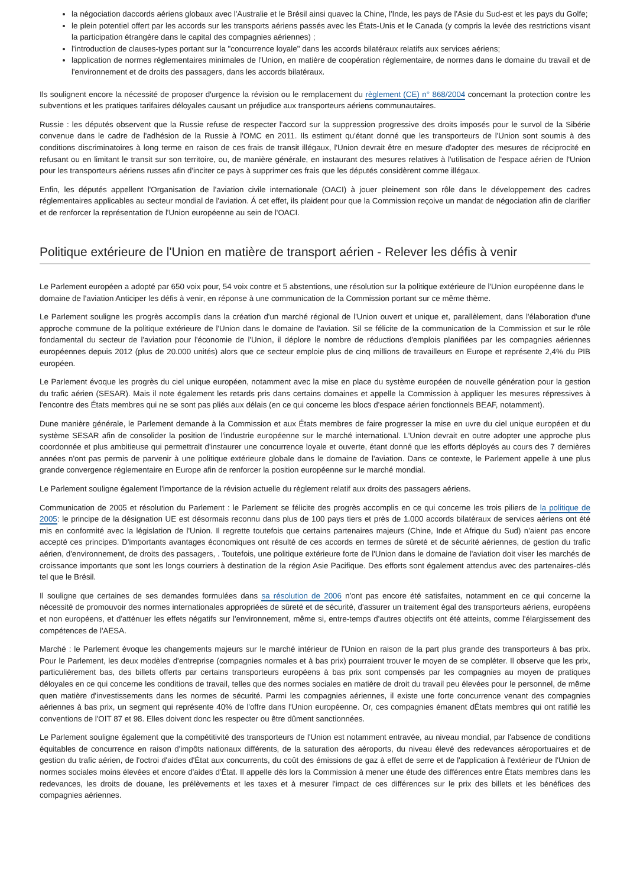la négociation daccords aériens globaux avec l'Australie et le Brésil ainsi quavec la Chine, l'Inde, les pays de l'Asie du Sud-est et les pays du Golfe;
le plein potentiel offert par les accords sur les transports aériens passés avec les États-Unis et le Canada (y compris la levée des restrictions visant la participation étrangère dans le capital des compagnies aériennes) ;
l'introduction de clauses-types portant sur la "concurrence loyale" dans les accords bilatéraux relatifs aux services aériens;
lapplication de normes réglementaires minimales de l'Union, en matière de coopération réglementaire, de normes dans le domaine du travail et de l'environnement et de droits des passagers, dans les accords bilatéraux.
Ils soulignent encore la nécessité de proposer d'urgence la révision ou le remplacement du règlement (CE) n° 868/2004 concernant la protection contre les subventions et les pratiques tarifaires déloyales causant un préjudice aux transporteurs aériens communautaires.
Russie : les députés observent que la Russie refuse de respecter l'accord sur la suppression progressive des droits imposés pour le survol de la Sibérie convenue dans le cadre de l'adhésion de la Russie à l'OMC en 2011. Ils estiment qu'étant donné que les transporteurs de l'Union sont soumis à des conditions discriminatoires à long terme en raison de ces frais de transit illégaux, l'Union devrait être en mesure d'adopter des mesures de réciprocité en refusant ou en limitant le transit sur son territoire, ou, de manière générale, en instaurant des mesures relatives à l'utilisation de l'espace aérien de l'Union pour les transporteurs aériens russes afin d'inciter ce pays à supprimer ces frais que les députés considèrent comme illégaux.
Enfin, les députés appellent l'Organisation de l'aviation civile internationale (OACI) à jouer pleinement son rôle dans le développement des cadres réglementaires applicables au secteur mondial de l'aviation. Á cet effet, ils plaident pour que la Commission reçoive un mandat de négociation afin de clarifier et de renforcer la représentation de l'Union européenne au sein de l'OACI.
Politique extérieure de l'Union en matière de transport aérien - Relever les défis à venir
Le Parlement européen a adopté par 650 voix pour, 54 voix contre et 5 abstentions, une résolution sur la politique extérieure de l'Union européenne dans le domaine de l'aviation Anticiper les défis à venir, en réponse à une communication de la Commission portant sur ce même thème.
Le Parlement souligne les progrès accomplis dans la création d'un marché régional de l'Union ouvert et unique et, parallèlement, dans l'élaboration d'une approche commune de la politique extérieure de l'Union dans le domaine de l'aviation. Sil se félicite de la communication de la Commission et sur le rôle fondamental du secteur de l'aviation pour l'économie de l'Union, il déplore le nombre de réductions d'emplois planifiées par les compagnies aériennes européennes depuis 2012 (plus de 20.000 unités) alors que ce secteur emploie plus de cinq millions de travailleurs en Europe et représente 2,4% du PIB européen.
Le Parlement évoque les progrès du ciel unique européen, notamment avec la mise en place du système européen de nouvelle génération pour la gestion du trafic aérien (SESAR). Mais il note également les retards pris dans certains domaines et appelle la Commission à appliquer les mesures répressives à l'encontre des États membres qui ne se sont pas pliés aux délais (en ce qui concerne les blocs d'espace aérien fonctionnels BEAF, notamment).
Dune manière générale, le Parlement demande à la Commission et aux États membres de faire progresser la mise en uvre du ciel unique européen et du système SESAR afin de consolider la position de l'industrie européenne sur le marché international. L'Union devrait en outre adopter une approche plus coordonnée et plus ambitieuse qui permettrait d'instaurer une concurrence loyale et ouverte, étant donné que les efforts déployés au cours des 7 dernières années n'ont pas permis de parvenir à une politique extérieure globale dans le domaine de l'aviation. Dans ce contexte, le Parlement appelle à une plus grande convergence réglementaire en Europe afin de renforcer la position européenne sur le marché mondial.
Le Parlement souligne également l'importance de la révision actuelle du règlement relatif aux droits des passagers aériens.
Communication de 2005 et résolution du Parlement : le Parlement se félicite des progrès accomplis en ce qui concerne les trois piliers de la politique de 2005: le principe de la désignation UE est désormais reconnu dans plus de 100 pays tiers et près de 1.000 accords bilatéraux de services aériens ont été mis en conformité avec la législation de l'Union. Il regrette toutefois que certains partenaires majeurs (Chine, Inde et Afrique du Sud) n'aient pas encore accepté ces principes. D'importants avantages économiques ont résulté de ces accords en termes de sûreté et de sécurité aériennes, de gestion du trafic aérien, d'environnement, de droits des passagers, . Toutefois, une politique extérieure forte de l'Union dans le domaine de l'aviation doit viser les marchés de croissance importants que sont les longs courriers à destination de la région Asie Pacifique. Des efforts sont également attendus avec des partenaires-clés tel que le Brésil.
Il souligne que certaines de ses demandes formulées dans sa résolution de 2006 n'ont pas encore été satisfaites, notamment en ce qui concerne la nécessité de promouvoir des normes internationales appropriées de sûreté et de sécurité, d'assurer un traitement égal des transporteurs aériens, européens et non européens, et d'atténuer les effets négatifs sur l'environnement, même si, entre-temps d'autres objectifs ont été atteints, comme l'élargissement des compétences de l'AESA.
Marché : le Parlement évoque les changements majeurs sur le marché intérieur de l'Union en raison de la part plus grande des transporteurs à bas prix. Pour le Parlement, les deux modèles d'entreprise (compagnies normales et à bas prix) pourraient trouver le moyen de se compléter. Il observe que les prix, particulièrement bas, des billets offerts par certains transporteurs européens à bas prix sont compensés par les compagnies au moyen de pratiques déloyales en ce qui concerne les conditions de travail, telles que des normes sociales en matière de droit du travail peu élevées pour le personnel, de même quen matière d'investissements dans les normes de sécurité. Parmi les compagnies aériennes, il existe une forte concurrence venant des compagnies aériennes à bas prix, un segment qui représente 40% de l'offre dans l'Union européenne. Or, ces compagnies émanent dÉtats membres qui ont ratifié les conventions de l'OIT 87 et 98. Elles doivent donc les respecter ou être dûment sanctionnées.
Le Parlement souligne également que la compétitivité des transporteurs de l'Union est notamment entravée, au niveau mondial, par l'absence de conditions équitables de concurrence en raison d'impôts nationaux différents, de la saturation des aéroports, du niveau élevé des redevances aéroportuaires et de gestion du trafic aérien, de l'octroi d'aides d'État aux concurrents, du coût des émissions de gaz à effet de serre et de l'application à l'extérieur de l'Union de normes sociales moins élevées et encore d'aides d'État. Il appelle dès lors la Commission à mener une étude des différences entre États membres dans les redevances, les droits de douane, les prélèvements et les taxes et à mesurer l'impact de ces différences sur le prix des billets et les bénéfices des compagnies aériennes.